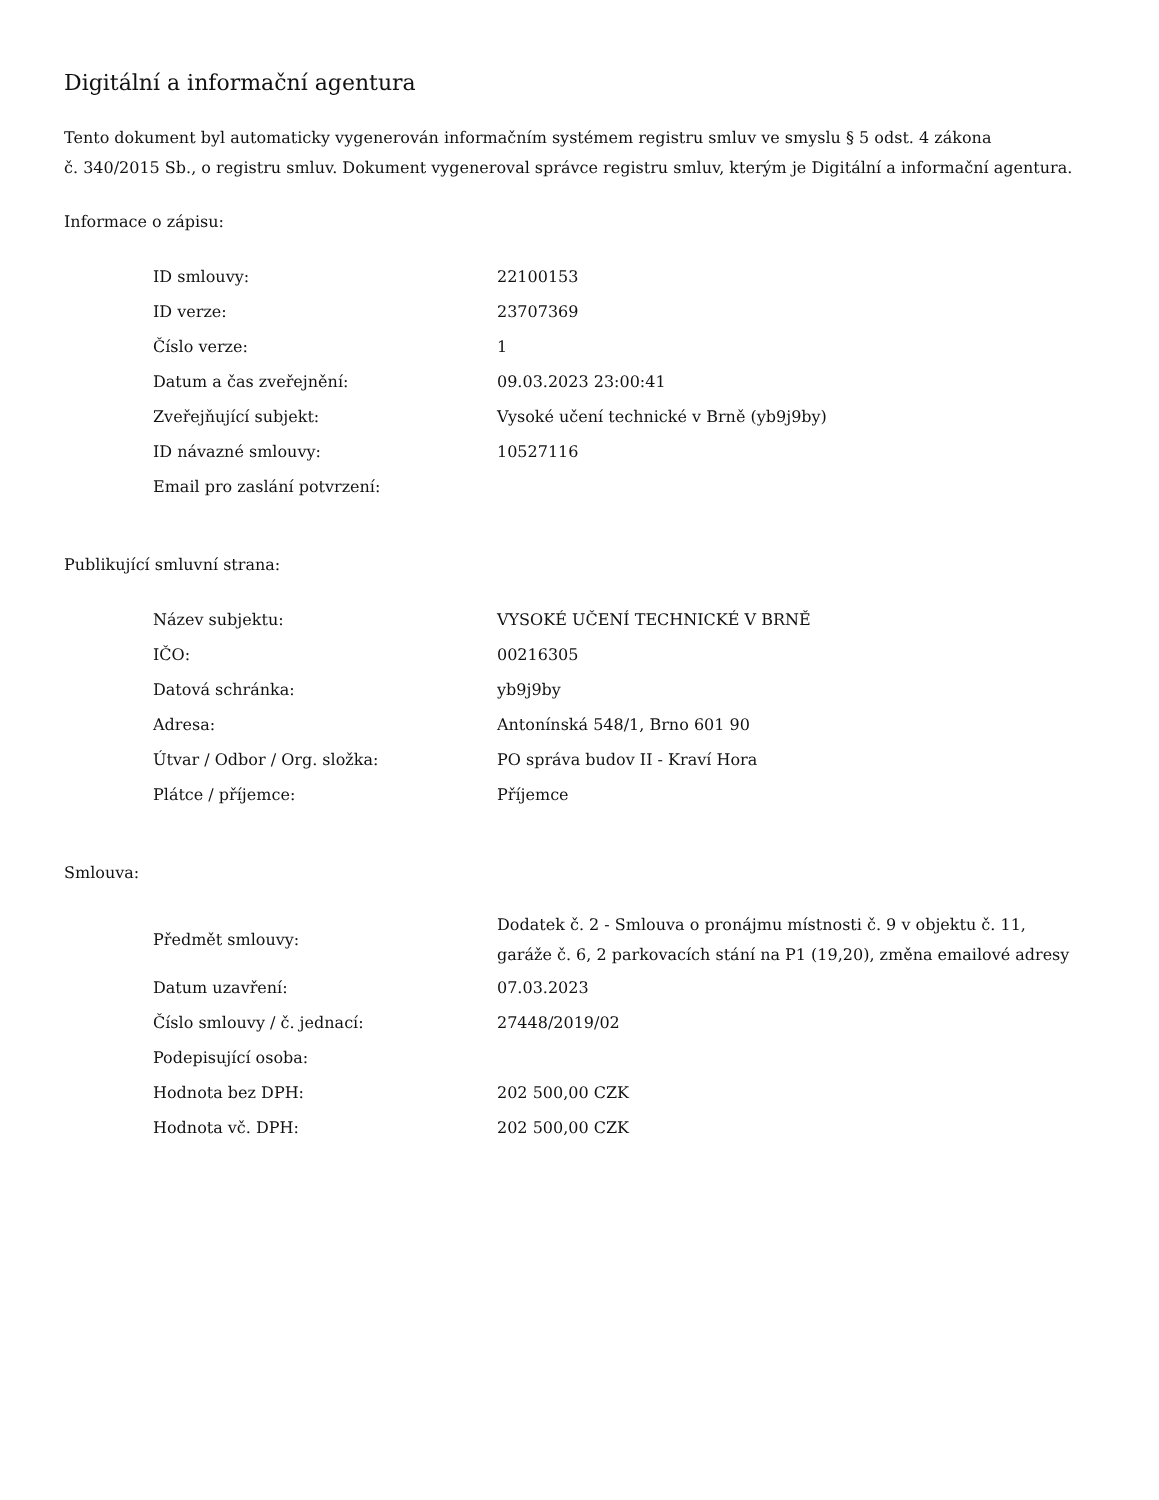Digitální a informační agentura
Tento dokument byl automaticky vygenerován informačním systémem registru smluv ve smyslu § 5 odst. 4 zákona
č. 340/2015 Sb., o registru smluv. Dokument vygeneroval správce registru smluv, kterým je Digitální a informační agentura.
Informace o zápisu:
| ID smlouvy: | 22100153 |
| ID verze: | 23707369 |
| Číslo verze: | 1 |
| Datum a čas zveřejnění: | 09.03.2023 23:00:41 |
| Zveřejňující subjekt: | Vysoké učení technické v Brně (yb9j9by) |
| ID návazné smlouvy: | 10527116 |
| Email pro zaslání potvrzení: | |
Publikující smluvní strana:
| Název subjektu: | VYSOKÉ UČENÍ TECHNICKÉ V BRNĚ |
| IČO: | 00216305 |
| Datová schránka: | yb9j9by |
| Adresa: | Antonínská 548/1, Brno 601 90 |
| Útvar / Odbor / Org. složka: | PO správa budov II - Kraví Hora |
| Plátce / příjemce: | Příjemce |
Smlouva:
| Předmět smlouvy: | Dodatek č. 2 - Smlouva o pronájmu místnosti č. 9 v objektu č. 11, garáže č. 6, 2 parkovacích stání na P1 (19,20), změna emailové adresy |
| Datum uzavření: | 07.03.2023 |
| Číslo smlouvy / č. jednací: | 27448/2019/02 |
| Podepisující osoba: | |
| Hodnota bez DPH: | 202 500,00 CZK |
| Hodnota vč. DPH: | 202 500,00 CZK |